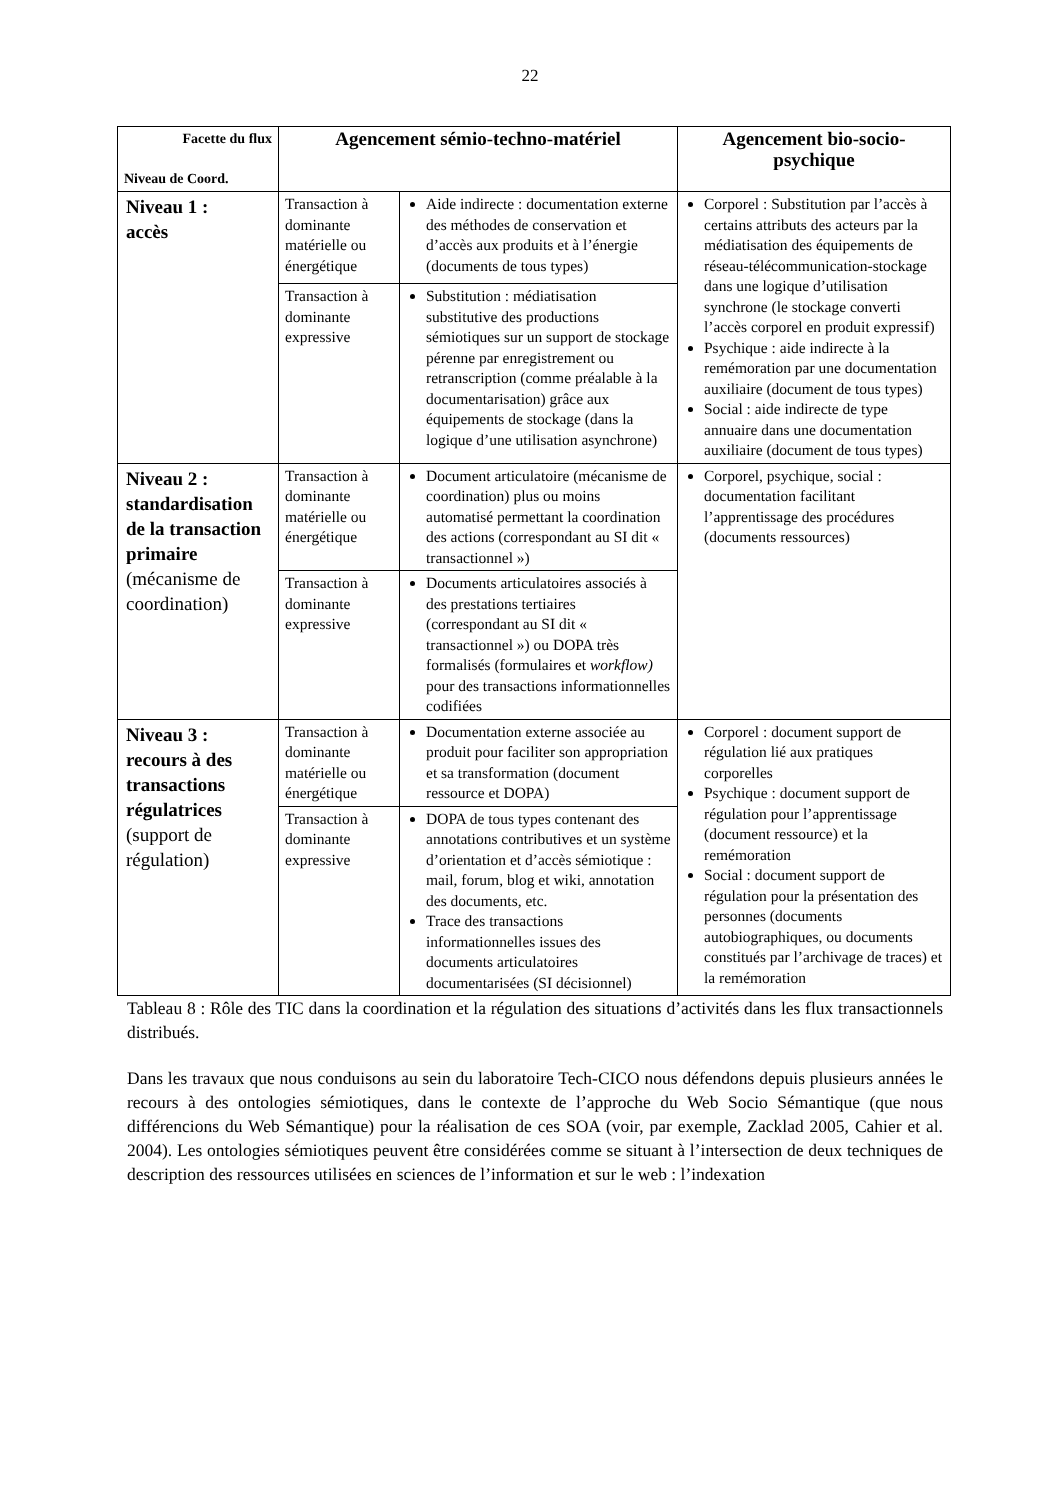22
| Facette du flux Niveau de Coord. | Agencement sémio-techno-matériel | | Agencement bio-socio-psychique |
| --- | --- | --- | --- |
| Niveau 1 : accès | Transaction à dominante matérielle ou énergétique | Aide indirecte : documentation externe des méthodes de conservation et d’accès aux produits et à l’énergie (documents de tous types) | Corporel : Substitution par l’accès à certains attributs des acteurs par la médiatisation des équipements de réseau-télécommunication-stockage dans une logique d’utilisation synchrone (le stockage converti l’accès corporel en produit expressif) Psychique : aide indirecte à la remémoration par une documentation auxiliaire (document de tous types) Social : aide indirecte de type annuaire dans une documentation auxiliaire (document de tous types) |
| | Transaction à dominante expressive | Substitution : médiatisation substitutive des productions sémiotiques sur un support de stockage pérenne par enregistrement ou retranscription (comme préalable à la documentarisation) grâce aux équipements de stockage (dans la logique d’une utilisation asynchrone) | |
| Niveau 2 : standardisation de la transaction primaire (mécanisme de coordination) | Transaction à dominante matérielle ou énergétique | Document articulatoire (mécanisme de coordination) plus ou moins automatisé permettant la coordination des actions (correspondant au SI dit « transactionnel ») | Corporel, psychique, social : documentation facilitant l’apprentissage des procédures (documents ressources) |
| | Transaction à dominante expressive | Documents articulatoires associés à des prestations tertiaires (correspondant au SI dit « transactionnel ») ou DOPA très formalisés (formulaires et workflow) pour des transactions informationnelles codifiées | |
| Niveau 3 : recours à des transactions régulatrices (support de régulation) | Transaction à dominante matérielle ou énergétique | Documentation externe associée au produit pour faciliter son appropriation et sa transformation (document ressource et DOPA) | Corporel : document support de régulation lié aux pratiques corporelles Psychique : document support de régulation pour l’apprentissage (document ressource) et la remémoration Social : document support de régulation pour la présentation des personnes (documents autobiographiques, ou documents constitués par l’archivage de traces) et la remémoration |
| | Transaction à dominante expressive | DOPA de tous types contenant des annotations contributives et un système d’orientation et d’accès sémiotique : mail, forum, blog et wiki, annotation des documents, etc. Trace des transactions informationnelles issues des documents articulatoires documentarisées (SI décisionnel) | |
Tableau 8 : Rôle des TIC dans la coordination et la régulation des situations d’activités dans les flux transactionnels distribués.
Dans les travaux que nous conduisons au sein du laboratoire Tech-CICO nous défendons depuis plusieurs années le recours à des ontologies sémiotiques, dans le contexte de l’approche du Web Socio Sémantique (que nous différencions du Web Sémantique) pour la réalisation de ces SOA (voir, par exemple, Zacklad 2005, Cahier et al. 2004). Les ontologies sémiotiques peuvent être considérées comme se situant à l’intersection de deux techniques de description des ressources utilisées en sciences de l’information et sur le web : l’indexation